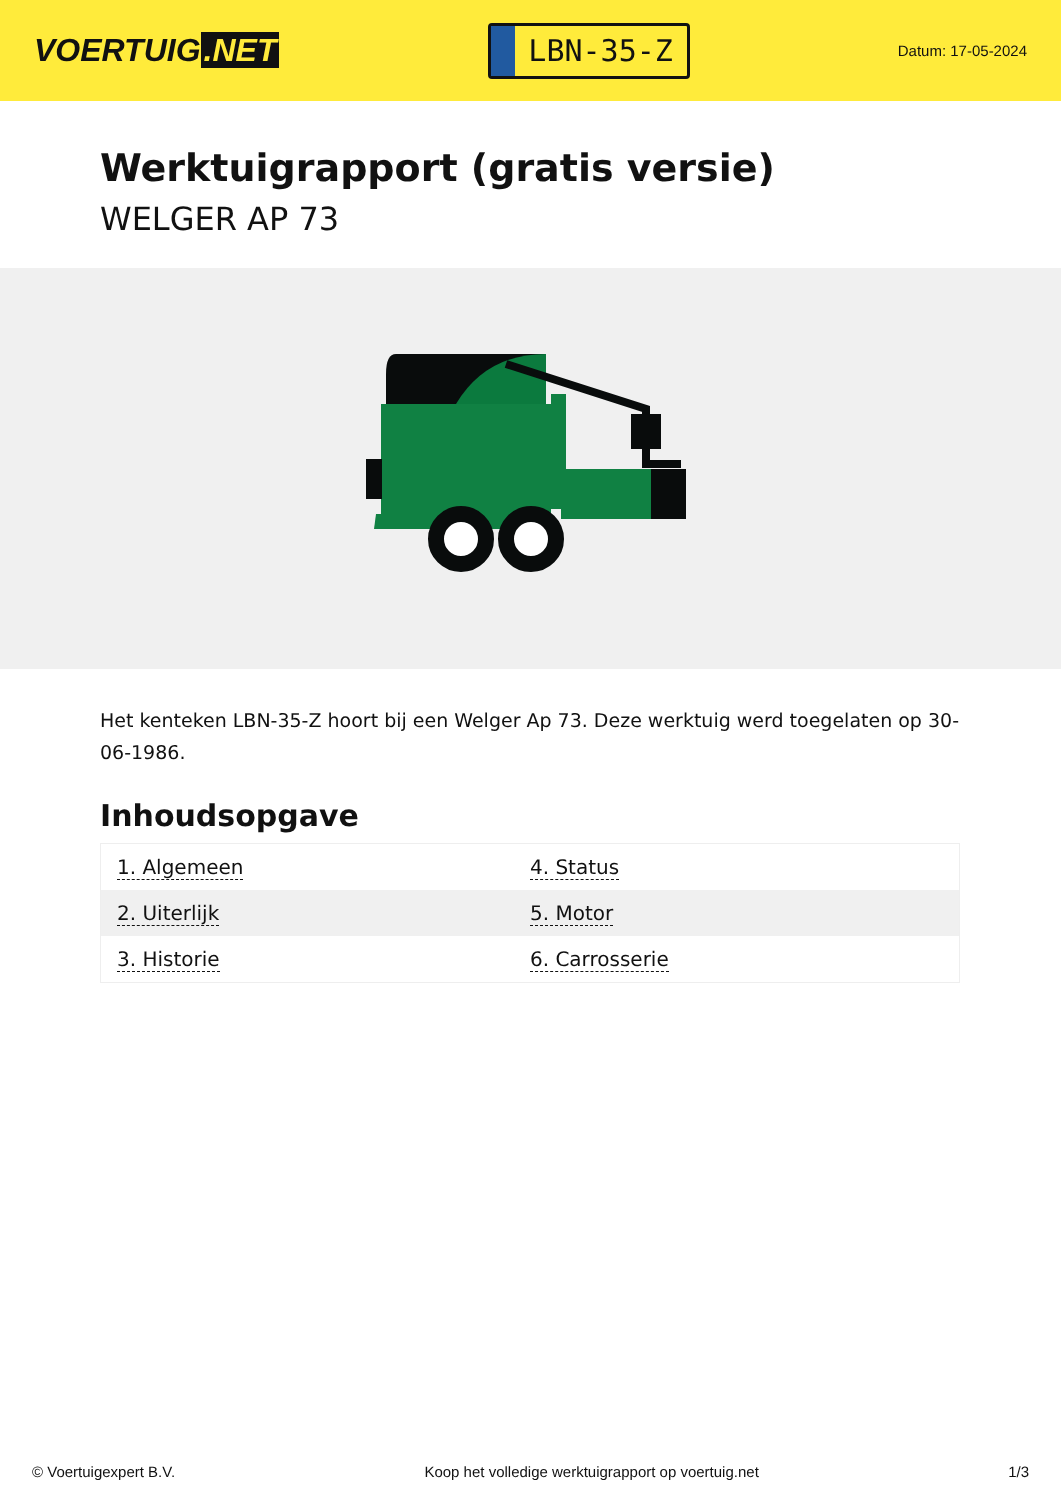VOERTUIG.NET
LBN-35-Z
Datum: 17-05-2024
Werktuigrapport (gratis versie)
WELGER AP 73
Het kenteken LBN-35-Z hoort bij een Welger Ap 73. Deze werktuig werd toegelaten op 30-06-1986.
Inhoudsopgave
| 1. Algemeen | 4. Status |
| 2. Uiterlijk | 5. Motor |
| 3. Historie | 6. Carrosserie |
© Voertuigexpert B.V. Koop het volledige werktuigrapport op voertuig.net 1/3